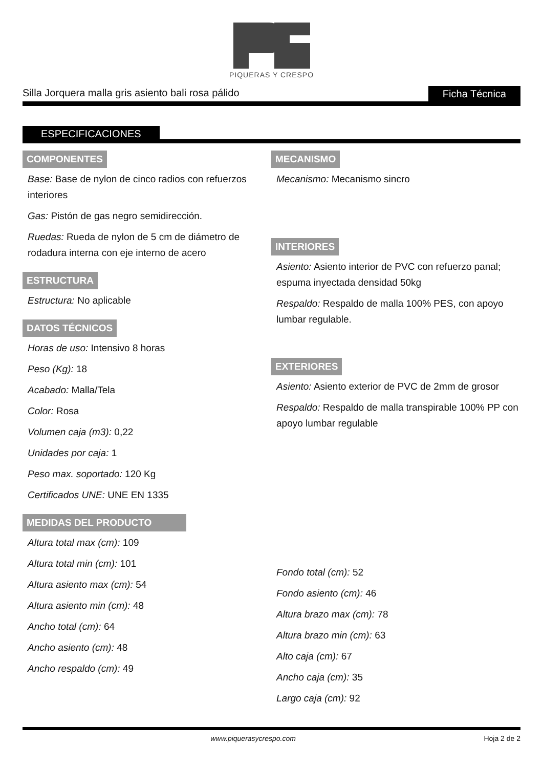PIQUERAS Y CRESPO
Silla Jorquera malla gris asiento bali rosa pálido Ficha Técnica
ESPECIFICACIONES
COMPONENTES
Base: Base de nylon de cinco radios con refuerzos interiores
Gas: Pistón de gas negro semidirección.
Ruedas: Rueda de nylon de 5 cm de diámetro de rodadura interna con eje interno de acero
ESTRUCTURA
Estructura: No aplicable
DATOS TÉCNICOS
Horas de uso: Intensivo 8 horas
Peso (Kg): 18
Acabado: Malla/Tela
Color: Rosa
Volumen caja (m3): 0,22
Unidades por caja: 1
Peso max. soportado: 120 Kg
Certificados UNE: UNE EN 1335
MEDIDAS DEL PRODUCTO
Altura total max (cm): 109
Altura total min (cm): 101
Altura asiento max (cm): 54
Altura asiento min (cm): 48
Ancho total (cm): 64
Ancho asiento (cm): 48
Ancho respaldo (cm): 49
MECANISMO
Mecanismo: Mecanismo sincro
INTERIORES
Asiento: Asiento interior de PVC con refuerzo panal; espuma inyectada densidad 50kg
Respaldo: Respaldo de malla 100% PES, con apoyo lumbar regulable.
EXTERIORES
Asiento: Asiento exterior de PVC de 2mm de grosor
Respaldo: Respaldo de malla transpirable 100% PP con apoyo lumbar regulable
Fondo total (cm): 52
Fondo asiento (cm): 46
Altura brazo max (cm): 78
Altura brazo min (cm): 63
Alto caja (cm): 67
Ancho caja (cm): 35
Largo caja (cm): 92
www.piquerasycrespo.com Hoja 2 de 2